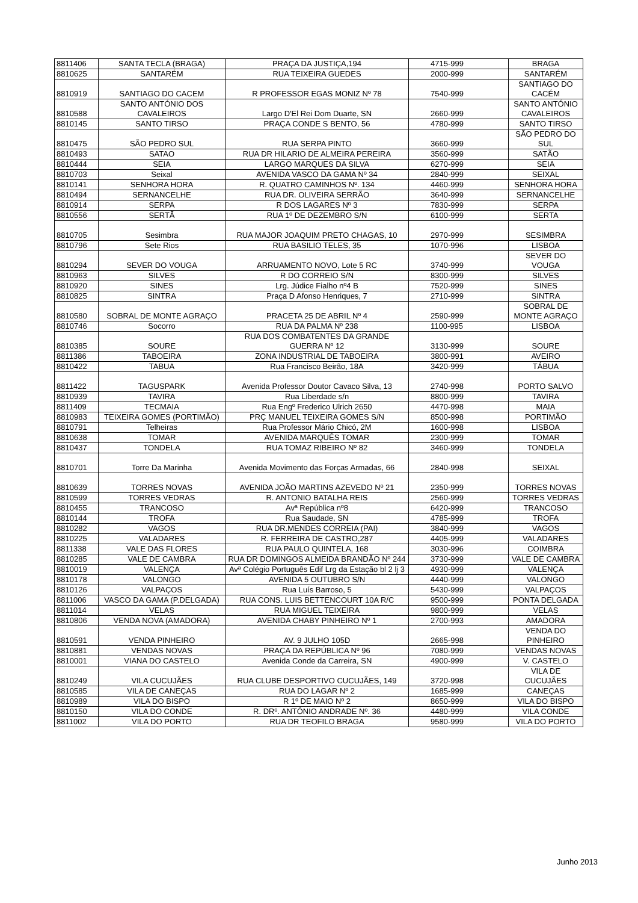| 8811406 | SANTA TECLA (BRAGA) | PRAÇA DA JUSTIÇA,194 | 4715-999 | BRAGA |
| 8810625 | SANTARÉM | RUA TEIXEIRA GUEDES | 2000-999 | SANTARÉM |
| 8810919 | SANTIAGO DO CACEM | R PROFESSOR EGAS MONIZ Nº 78 | 7540-999 | SANTIAGO DO CACÉM |
| 8810588 | SANTO ANTÓNIO DOS CAVALEIROS | Largo D'El Rei Dom Duarte, SN | 2660-999 | SANTO ANTÓNIO CAVALEIROS |
| 8810145 | SANTO TIRSO | PRAÇA CONDE S BENTO, 56 | 4780-999 | SANTO TIRSO |
| 8810475 | SÃO PEDRO SUL | RUA SERPA PINTO | 3660-999 | SÃO PEDRO DO SUL |
| 8810493 | SATAO | RUA DR HILARIO DE ALMEIRA PEREIRA | 3560-999 | SATÃO |
| 8810444 | SEIA | LARGO MARQUES DA SILVA | 6270-999 | SEIA |
| 8810703 | Seixal | AVENIDA VASCO DA GAMA Nº 34 | 2840-999 | SEIXAL |
| 8810141 | SENHORA HORA | R. QUATRO CAMINHOS Nº. 134 | 4460-999 | SENHORA HORA |
| 8810494 | SERNANCELHE | RUA DR. OLIVEIRA SERRÃO | 3640-999 | SERNANCELHE |
| 8810914 | SERPA | R DOS LAGARES Nº 3 | 7830-999 | SERPA |
| 8810556 | SERTÃ | RUA 1º DE DEZEMBRO S/N | 6100-999 | SERTA |
| 8810705 | Sesimbra | RUA MAJOR JOAQUIM PRETO CHAGAS, 10 | 2970-999 | SESIMBRA |
| 8810796 | Sete Rios | RUA BASILIO TELES, 35 | 1070-996 | LISBOA |
| 8810294 | SEVER DO VOUGA | ARRUAMENTO NOVO, Lote 5 RC | 3740-999 | SEVER DO VOUGA |
| 8810963 | SILVES | R DO CORREIO S/N | 8300-999 | SILVES |
| 8810920 | SINES | Lrg. Júdice Fialho nº4 B | 7520-999 | SINES |
| 8810825 | SINTRA | Praça D Afonso Henriques, 7 | 2710-999 | SINTRA |
| 8810580 | SOBRAL DE MONTE AGRAÇO | PRACETA 25 DE ABRIL Nº 4 | 2590-999 | SOBRAL DE MONTE AGRAÇO |
| 8810746 | Socorro | RUA DA PALMA Nº 238 | 1100-995 | LISBOA |
| 8810385 | SOURE | RUA DOS COMBATENTES DA GRANDE GUERRA Nº 12 | 3130-999 | SOURE |
| 8811386 | TABOEIRA | ZONA INDUSTRIAL DE TABOEIRA | 3800-991 | AVEIRO |
| 8810422 | TABUA | Rua Francisco Beirão, 18A | 3420-999 | TÁBUA |
| 8811422 | TAGUSPARK | Avenida Professor Doutor Cavaco Silva, 13 | 2740-998 | PORTO SALVO |
| 8810939 | TAVIRA | Rua Liberdade s/n | 8800-999 | TAVIRA |
| 8811409 | TECMAIA | Rua Engº Frederico Ulrich 2650 | 4470-998 | MAIA |
| 8810983 | TEIXEIRA GOMES (PORTIMÃO) | PRÇ MANUEL TEIXEIRA GOMES S/N | 8500-998 | PORTIMÃO |
| 8810791 | Telheiras | Rua Professor Mário Chicó, 2M | 1600-998 | LISBOA |
| 8810638 | TOMAR | AVENIDA MARQUÊS TOMAR | 2300-999 | TOMAR |
| 8810437 | TONDELA | RUA TOMAZ RIBEIRO Nº 82 | 3460-999 | TONDELA |
| 8810701 | Torre Da Marinha | Avenida Movimento das Forças Armadas, 66 | 2840-998 | SEIXAL |
| 8810639 | TORRES NOVAS | AVENIDA JOÃO MARTINS AZEVEDO Nº 21 | 2350-999 | TORRES NOVAS |
| 8810599 | TORRES VEDRAS | R. ANTONIO BATALHA REIS | 2560-999 | TORRES VEDRAS |
| 8810455 | TRANCOSO | Avª República nº8 | 6420-999 | TRANCOSO |
| 8810144 | TROFA | Rua Saudade, SN | 4785-999 | TROFA |
| 8810282 | VAGOS | RUA DR.MENDES CORREIA (PAI) | 3840-999 | VAGOS |
| 8810225 | VALADARES | R. FERREIRA DE CASTRO,287 | 4405-999 | VALADARES |
| 8811338 | VALE DAS FLORES | RUA PAULO QUINTELA, 168 | 3030-996 | COIMBRA |
| 8810285 | VALE DE CAMBRA | RUA DR DOMINGOS ALMEIDA BRANDÃO Nº 244 | 3730-999 | VALE DE CAMBRA |
| 8810019 | VALENÇA | Avª Colégio Português Edif Lrg da Estação bl 2 lj 3 | 4930-999 | VALENÇA |
| 8810178 | VALONGO | AVENIDA 5 OUTUBRO S/N | 4440-999 | VALONGO |
| 8810126 | VALPAÇOS | Rua Luís Barroso, 5 | 5430-999 | VALPAÇOS |
| 8811006 | VASCO DA GAMA (P.DELGADA) | RUA CONS. LUIS BETTENCOURT 10A R/C | 9500-999 | PONTA DELGADA |
| 8811014 | VELAS | RUA MIGUEL TEIXEIRA | 9800-999 | VELAS |
| 8810806 | VENDA NOVA (AMADORA) | AVENIDA CHABY PINHEIRO Nº 1 | 2700-993 | AMADORA |
| 8810591 | VENDA PINHEIRO | AV. 9 JULHO 105D | 2665-998 | VENDA DO PINHEIRO |
| 8810881 | VENDAS NOVAS | PRAÇA DA REPÚBLICA Nº 96 | 7080-999 | VENDAS NOVAS |
| 8810001 | VIANA DO CASTELO | Avenida Conde da Carreira, SN | 4900-999 | V. CASTELO |
| 8810249 | VILA CUCUJÃES | RUA CLUBE DESPORTIVO CUCUJÃES, 149 | 3720-998 | VILA DE CUCUJÃES |
| 8810585 | VILA DE CANEÇAS | RUA DO LAGAR Nº 2 | 1685-999 | CANEÇAS |
| 8810989 | VILA DO BISPO | R 1º DE MAIO Nº 2 | 8650-999 | VILA DO BISPO |
| 8810150 | VILA DO CONDE | R. DRº. ANTÓNIO ANDRADE Nº. 36 | 4480-999 | VILA CONDE |
| 8811002 | VILA DO PORTO | RUA DR TEOFILO BRAGA | 9580-999 | VILA DO PORTO |
Junho 2013